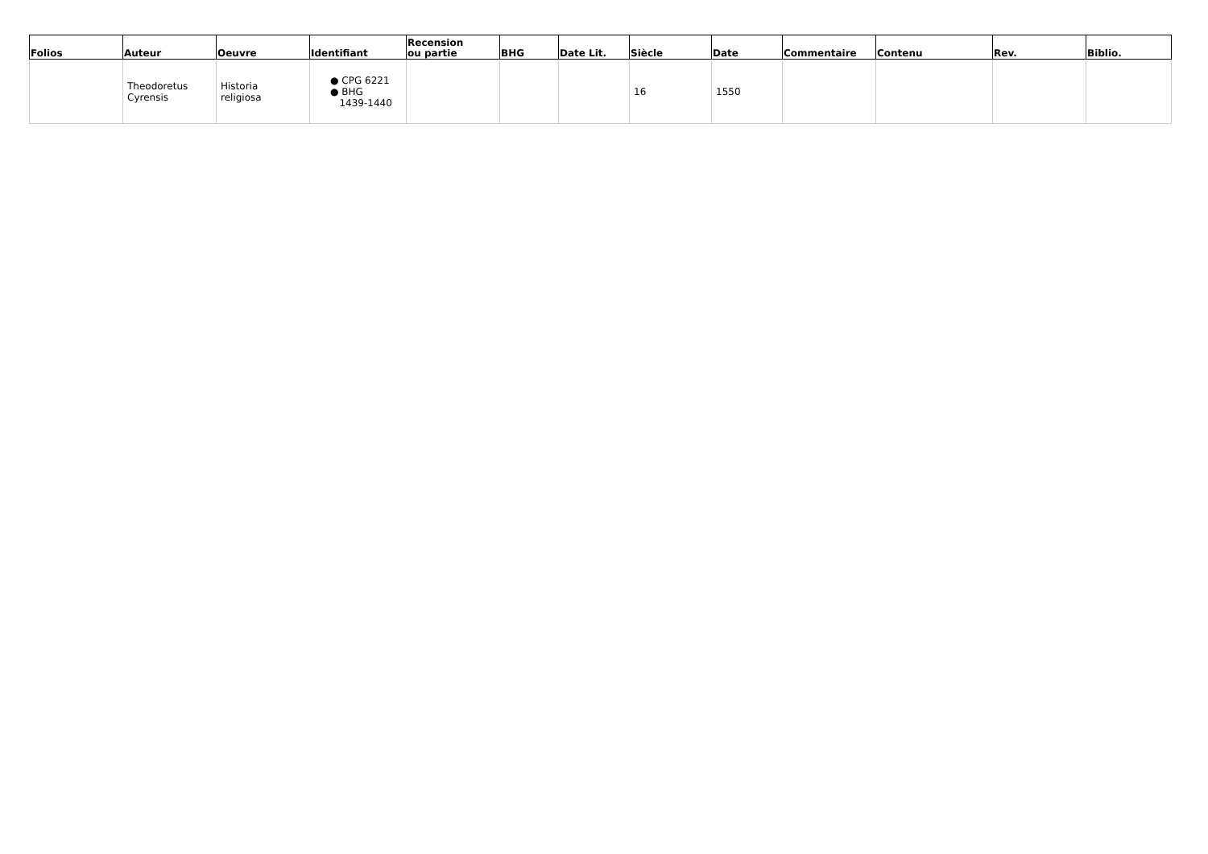| Folios | Auteur | Oeuvre | Identifiant | Recension ou partie | BHG | Date Lit. | Siècle | Date | Commentaire | Contenu | Rev. | Biblio. |
| --- | --- | --- | --- | --- | --- | --- | --- | --- | --- | --- | --- | --- |
| | Theodoretus Cyrensis | Historia religiosa | ● CPG 6221 ● BHG 1439-1440 | | | | 16 | 1550 | | | | |